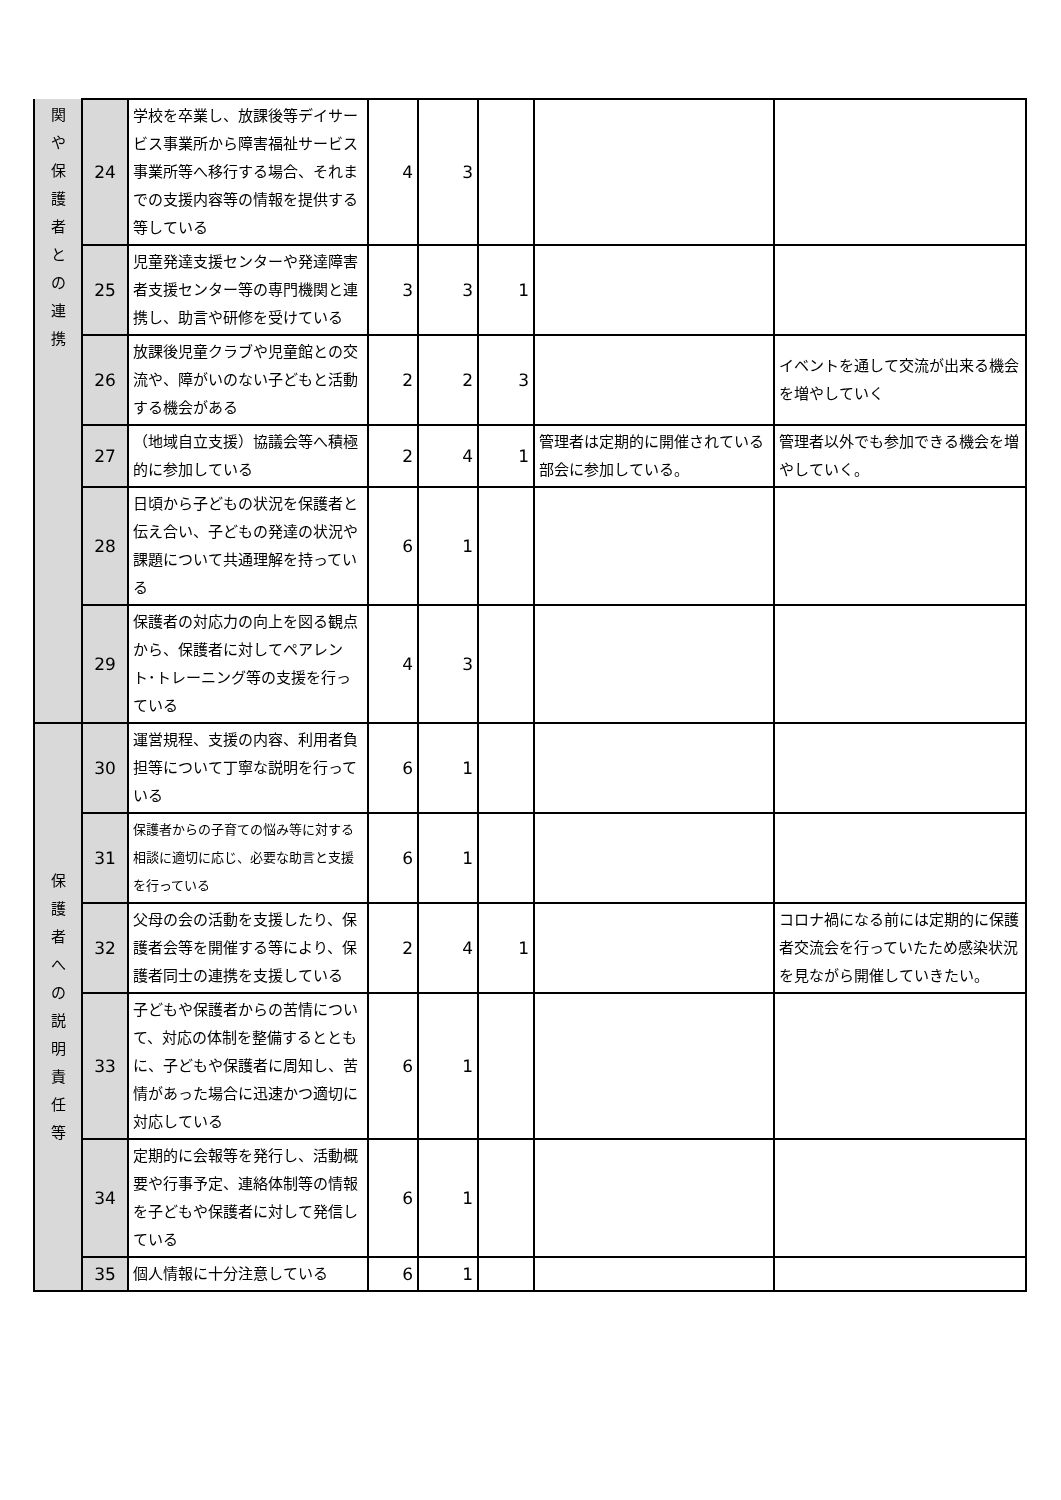| 関 や 保 護 者 と の 連 携 | 24 | 学校を卒業し、放課後等デイサービス事業所から障害福祉サービス事業所等へ移行する場合、それまでの支援内容等の情報を提供する等している | 4 | 3 | | | |
| | 25 | 児童発達支援センターや発達障害者支援センター等の専門機関と連携し、助言や研修を受けている | 3 | 3 | 1 | | |
| | 26 | 放課後児童クラブや児童館との交流や、障がいのない子どもと活動する機会がある | 2 | 2 | 3 | | イベントを通して交流が出来る機会を増やしていく |
| | 27 | （地域自立支援）協議会等へ積極的に参加している | 2 | 4 | 1 | 管理者は定期的に開催されている部会に参加している。 | 管理者以外でも参加できる機会を増やしていく。 |
| | 28 | 日頃から子どもの状況を保護者と伝え合い、子どもの発達の状況や課題について共通理解を持っている | 6 | 1 | | | |
| | 29 | 保護者の対応力の向上を図る観点から、保護者に対してペアレント･トレーニング等の支援を行っている | 4 | 3 | | | |
| 保 護 者 へ の 説 明 責 任 等 | 30 | 運営規程、支援の内容、利用者負担等について丁寧な説明を行っている | 6 | 1 | | | |
| | 31 | 保護者からの子育ての悩み等に対する相談に適切に応じ、必要な助言と支援を行っている | 6 | 1 | | | |
| | 32 | 父母の会の活動を支援したり、保護者会等を開催する等により、保護者同士の連携を支援している | 2 | 4 | 1 | | コロナ禍になる前には定期的に保護者交流会を行っていたため感染状況を見ながら開催していきたい。 |
| | 33 | 子どもや保護者からの苦情について、対応の体制を整備するとともに、子どもや保護者に周知し、苦情があった場合に迅速かつ適切に対応している | 6 | 1 | | | |
| | 34 | 定期的に会報等を発行し、活動概要や行事予定、連絡体制等の情報を子どもや保護者に対して発信している | 6 | 1 | | | |
| | 35 | 個人情報に十分注意している | 6 | 1 | | | |